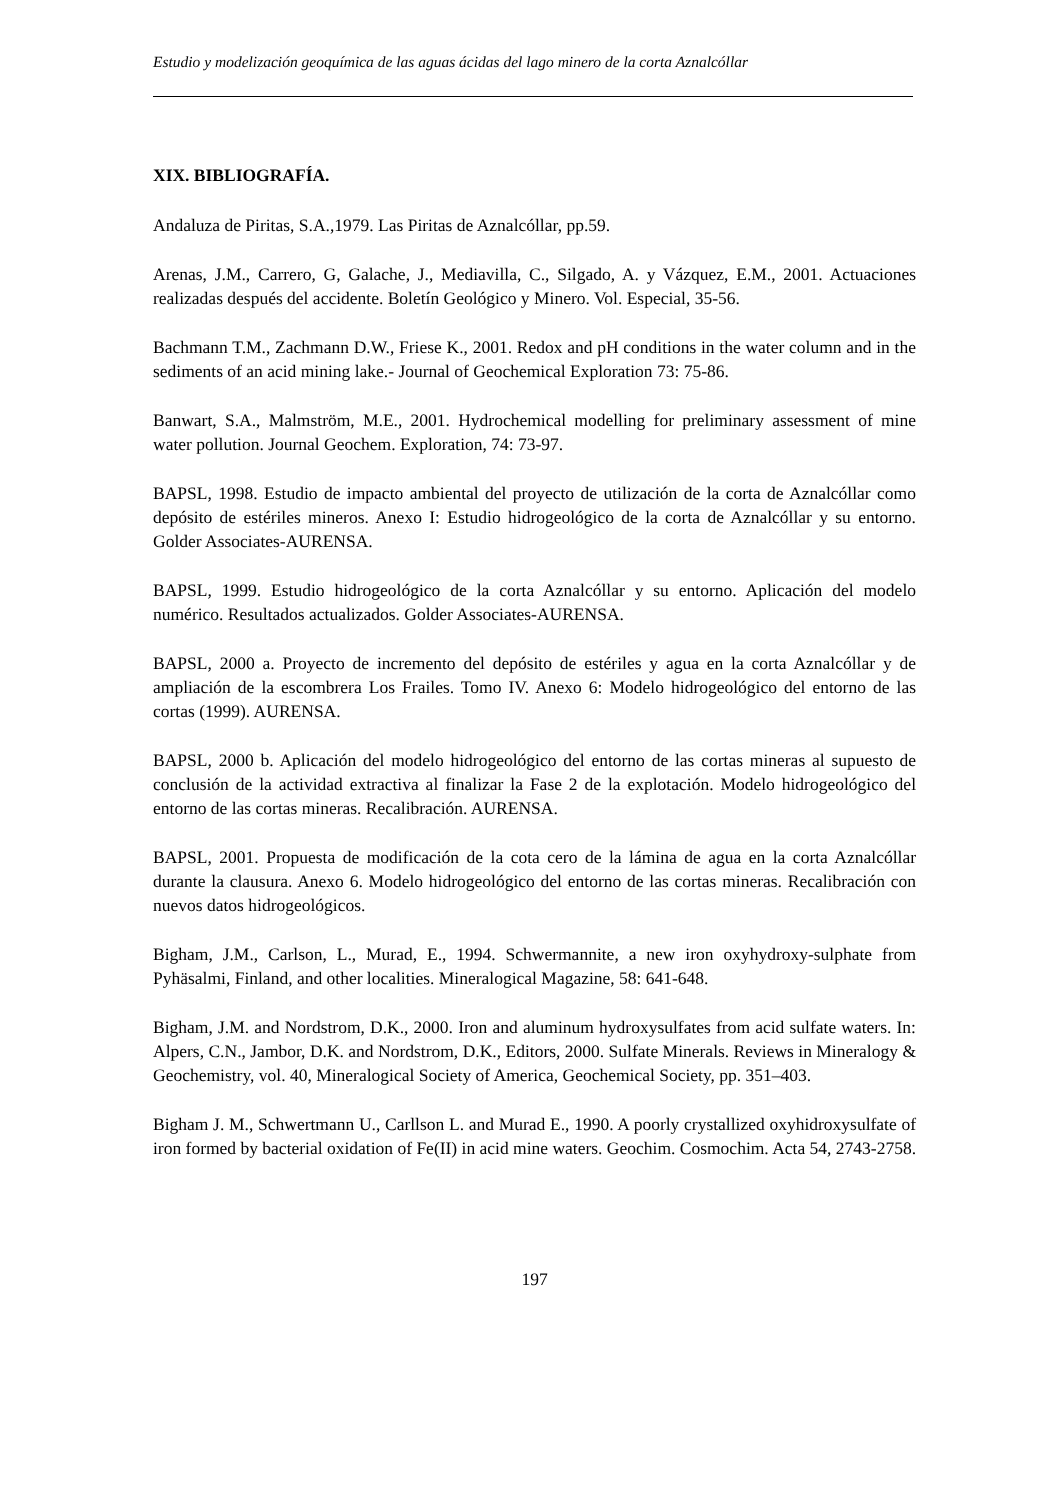Estudio y modelización geoquímica de las aguas ácidas del lago minero de la corta Aznalcóllar
XIX. BIBLIOGRAFÍA.
Andaluza de Piritas, S.A.,1979. Las Piritas de Aznalcóllar, pp.59.
Arenas, J.M., Carrero, G, Galache, J., Mediavilla, C., Silgado, A. y Vázquez, E.M., 2001. Actuaciones realizadas después del accidente. Boletín Geológico y Minero. Vol. Especial, 35-56.
Bachmann T.M., Zachmann D.W., Friese K., 2001. Redox and pH conditions in the water column and in the sediments of an acid mining lake.- Journal of Geochemical Exploration 73: 75-86.
Banwart, S.A., Malmström, M.E., 2001. Hydrochemical modelling for preliminary assessment of mine water pollution. Journal Geochem. Exploration, 74: 73-97.
BAPSL, 1998. Estudio de impacto ambiental del proyecto de utilización de la corta de Aznalcóllar como depósito de estériles mineros. Anexo I: Estudio hidrogeológico de la corta de Aznalcóllar y su entorno. Golder Associates-AURENSA.
BAPSL, 1999. Estudio hidrogeológico de la corta Aznalcóllar y su entorno. Aplicación del modelo numérico. Resultados actualizados. Golder Associates-AURENSA.
BAPSL, 2000 a. Proyecto de incremento del depósito de estériles y agua en la corta Aznalcóllar y de ampliación de la escombrera Los Frailes. Tomo IV. Anexo 6: Modelo hidrogeológico del entorno de las cortas (1999). AURENSA.
BAPSL, 2000 b. Aplicación del modelo hidrogeológico del entorno de las cortas mineras al supuesto de conclusión de la actividad extractiva al finalizar la Fase 2 de la explotación. Modelo hidrogeológico del entorno de las cortas mineras. Recalibración. AURENSA.
BAPSL, 2001. Propuesta de modificación de la cota cero de la lámina de agua en la corta Aznalcóllar durante la clausura. Anexo 6. Modelo hidrogeológico del entorno de las cortas mineras. Recalibración con nuevos datos hidrogeológicos.
Bigham, J.M., Carlson, L., Murad, E., 1994. Schwermannite, a new iron oxyhydroxy-sulphate from Pyhäsalmi, Finland, and other localities. Mineralogical Magazine, 58: 641-648.
Bigham, J.M. and Nordstrom, D.K., 2000. Iron and aluminum hydroxysulfates from acid sulfate waters. In: Alpers, C.N., Jambor, D.K. and Nordstrom, D.K., Editors, 2000. Sulfate Minerals. Reviews in Mineralogy & Geochemistry, vol. 40, Mineralogical Society of America, Geochemical Society, pp. 351–403.
Bigham J. M., Schwertmann U., Carllson L. and Murad E., 1990. A poorly crystallized oxyhidroxysulfate of iron formed by bacterial oxidation of Fe(II) in acid mine waters. Geochim. Cosmochim. Acta 54, 2743-2758.
197